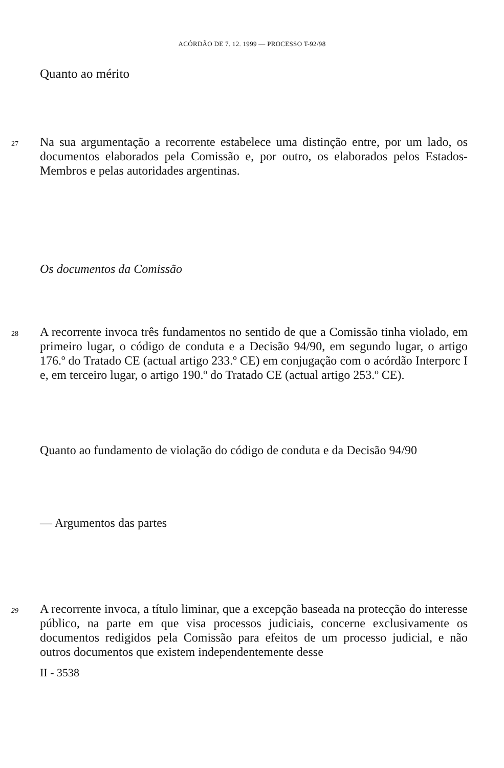ACÓRDÃO DE 7. 12. 1999 — PROCESSO T-92/98
Quanto ao mérito
27
Na sua argumentação a recorrente estabelece uma distinção entre, por um lado, os documentos elaborados pela Comissão e, por outro, os elaborados pelos Estados-Membros e pelas autoridades argentinas.
Os documentos da Comissão
28
A recorrente invoca três fundamentos no sentido de que a Comissão tinha violado, em primeiro lugar, o código de conduta e a Decisão 94/90, em segundo lugar, o artigo 176.º do Tratado CE (actual artigo 233.º CE) em conjugação com o acórdão Interporc I e, em terceiro lugar, o artigo 190.º do Tratado CE (actual artigo 253.º CE).
Quanto ao fundamento de violação do código de conduta e da Decisão 94/90
— Argumentos das partes
29
A recorrente invoca, a título liminar, que a excepção baseada na protecção do interesse público, na parte em que visa processos judiciais, concerne exclusivamente os documentos redigidos pela Comissão para efeitos de um processo judicial, e não outros documentos que existem independentemente desse
II - 3538